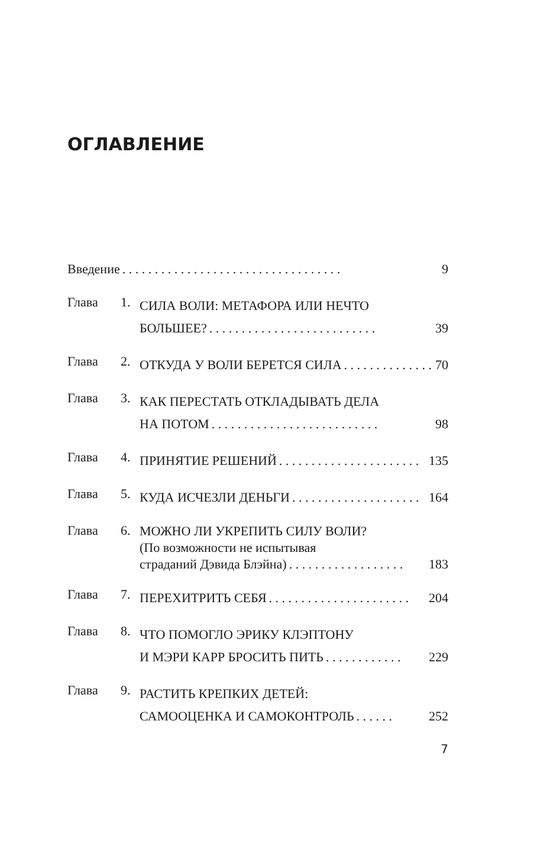ОГЛАВЛЕНИЕ
Введение. . . . . . . . . . . . . . . . . . . . . . . . . . . . . . . . . . 9
Глава 1.
СИЛА ВОЛИ: МЕТАФОРА ИЛИ НЕЧТО
БОЛЬШЕЕ?. . . . . . . . . . . . . . . . . . . . . . . . . . 39
Глава 2.
ОТКУДА У ВОЛИ БЕРЕТСЯ СИЛА. . . . . . . . . . . . . . 70
Глава 3.
КАК ПЕРЕСТАТЬ ОТКЛАДЫВАТЬ ДЕЛА
НА ПОТОМ. . . . . . . . . . . . . . . . . . . . . . . . . . 98
Глава 4.
ПРИНЯТИЕ РЕШЕНИЙ. . . . . . . . . . . . . . . . . . . . . . 135
Глава 5.
КУДА ИСЧЕЗЛИ ДЕНЬГИ. . . . . . . . . . . . . . . . . . . . 164
Глава 6.
МОЖНО ЛИ УКРЕПИТЬ СИЛУ ВОЛИ?
(По возможности не испытывая
страданий Дэвида Блэйна). . . . . . . . . . . . . . . . . . 183
Глава 7.
ПЕРЕХИТРИТЬ СЕБЯ. . . . . . . . . . . . . . . . . . . . . . 204
Глава 8.
ЧТО ПОМОГЛО ЭРИКУ КЛЭПТОНУ
И МЭРИ КАРР БРОСИТЬ ПИТЬ. . . . . . . . . . . . 229
Глава 9.
РАСТИТЬ КРЕПКИХ ДЕТЕЙ:
САМООЦЕНКА И САМОКОНТРОЛЬ. . . . . . 252
7